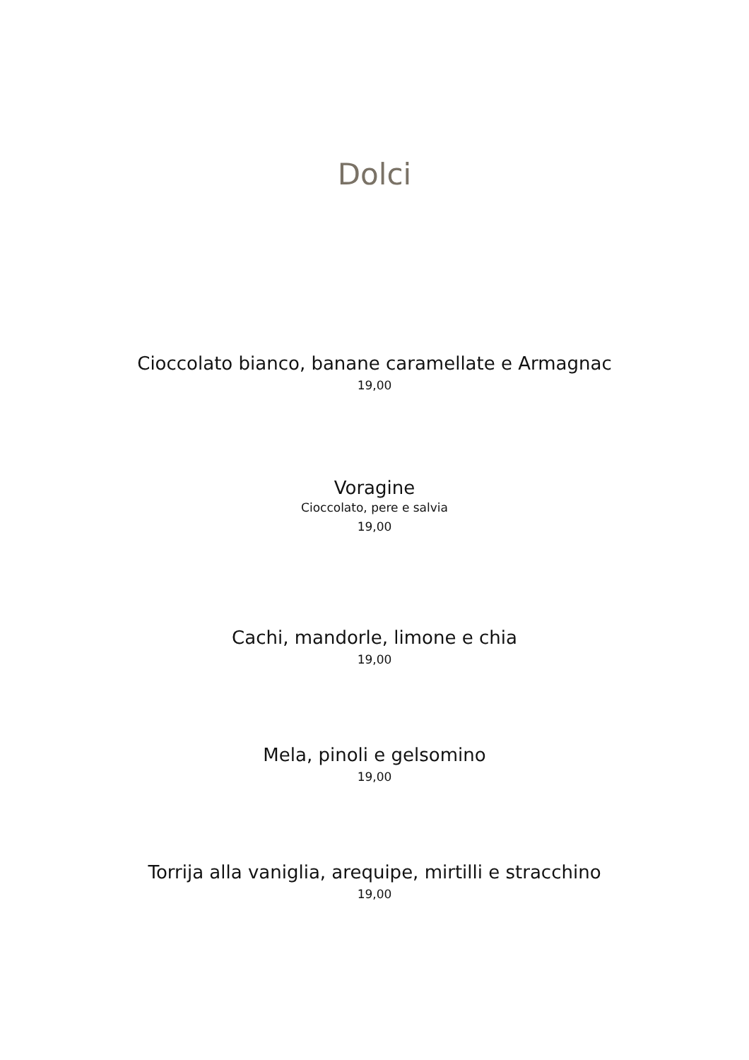Dolci
Cioccolato bianco, banane caramellate e Armagnac
19,00
Voragine
Cioccolato, pere e salvia
19,00
Cachi, mandorle, limone e chia
19,00
Mela, pinoli e gelsomino
19,00
Torrija alla vaniglia, arequipe, mirtilli e stracchino
19,00